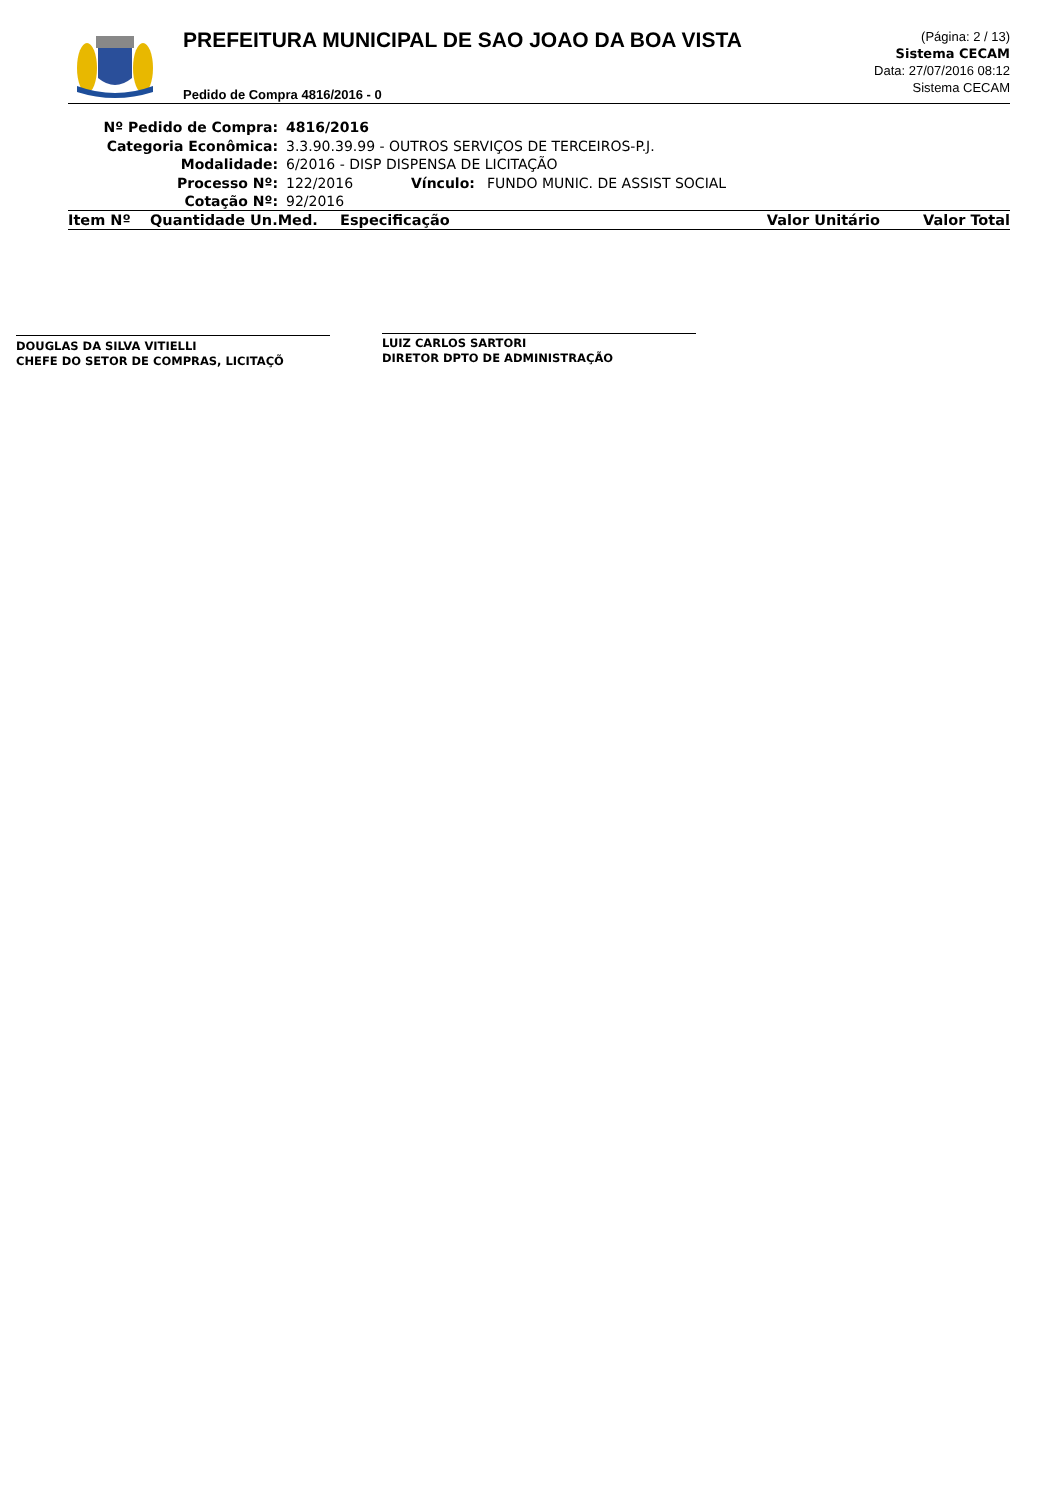PREFEITURA MUNICIPAL DE SAO JOAO DA BOA VISTA
Pedido de Compra 4816/2016 - 0
(Página: 2 / 13)
Sistema CECAM
Data: 27/07/2016 08:12
Sistema CECAM
Nº Pedido de Compra: 4816/2016
Categoria Econômica: 3.3.90.39.99 - OUTROS SERVIÇOS DE TERCEIROS-P.J.
Modalidade: 6/2016 - DISP DISPENSA DE LICITAÇÃO
Processo Nº: 122/2016 Vínculo: FUNDO MUNIC. DE ASSIST SOCIAL
Cotação Nº: 92/2016
| Item Nº | Quantidade Un.Med. | Especificação | Valor Unitário | Valor Total |
| --- | --- | --- | --- | --- |
DOUGLAS DA SILVA VITIELLI
CHEFE DO SETOR DE COMPRAS, LICITAÇÕ
LUIZ CARLOS SARTORI
DIRETOR DPTO DE ADMINISTRAÇÃO